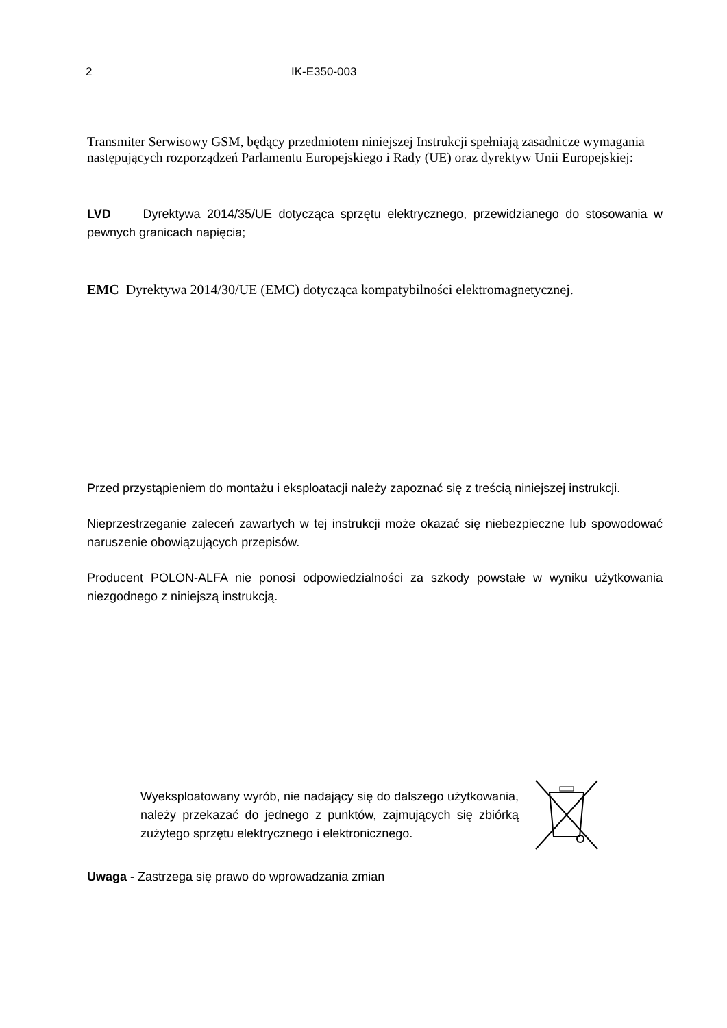2 IK-E350-003
Transmiter Serwisowy GSM, będący przedmiotem niniejszej Instrukcji spełniają zasadnicze wymagania następujących rozporządzeń Parlamentu Europejskiego i Rady (UE) oraz dyrektyw Unii Europejskiej:
LVD Dyrektywa 2014/35/UE dotycząca sprzętu elektrycznego, przewidzianego do stosowania w pewnych granicach napięcia;
EMC Dyrektywa 2014/30/UE (EMC) dotycząca kompatybilności elektromagnetycznej.
Przed przystąpieniem do montażu i eksploatacji należy zapoznać się z treścią niniejszej instrukcji.
Nieprzestrzeganie zaleceń zawartych w tej instrukcji może okazać się niebezpieczne lub spowodować naruszenie obowiązujących przepisów.
Producent POLON-ALFA nie ponosi odpowiedzialności za szkody powstałe w wyniku użytkowania niezgodnego z niniejszą instrukcją.
Wyeksploatowany wyrób, nie nadający się do dalszego użytkowania, należy przekazać do jednego z punktów, zajmujących się zbiórką zużytego sprzętu elektrycznego i elektronicznego.
Uwaga - Zastrzega się prawo do wprowadzania zmian